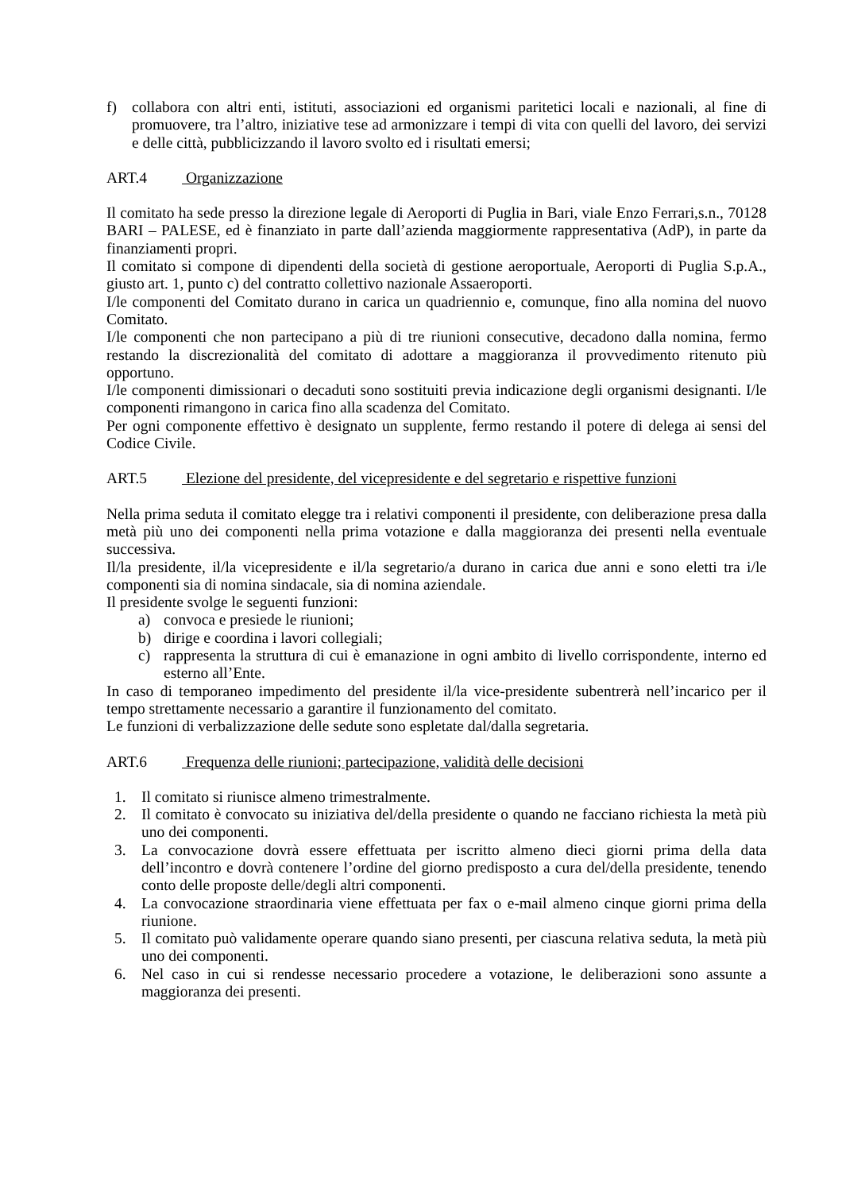f) collabora con altri enti, istituti, associazioni ed organismi paritetici locali e nazionali, al fine di promuovere, tra l’altro, iniziative tese ad armonizzare i tempi di vita con quelli del lavoro, dei servizi e delle città, pubblicizzando il lavoro svolto ed i risultati emersi;
ART.4 Organizzazione
Il comitato ha sede presso la direzione legale di Aeroporti di Puglia in Bari, viale Enzo Ferrari,s.n., 70128 BARI – PALESE, ed è finanziato in parte dall’azienda maggiormente rappresentativa (AdP), in parte da finanziamenti propri.
Il comitato si compone di dipendenti della società di gestione aeroportuale, Aeroporti di Puglia S.p.A., giusto art. 1, punto c) del contratto collettivo nazionale Assaeroporti.
I/le componenti del Comitato durano in carica un quadriennio e, comunque, fino alla nomina del nuovo Comitato.
I/le componenti che non partecipano a più di tre riunioni consecutive, decadono dalla nomina, fermo restando la discrezionalità del comitato di adottare a maggioranza il provvedimento ritenuto più opportuno.
I/le componenti dimissionari o decaduti sono sostituiti previa indicazione degli organismi designanti. I/le componenti rimangono in carica fino alla scadenza del Comitato.
Per ogni componente effettivo è designato un supplente, fermo restando il potere di delega ai sensi del Codice Civile.
ART.5 Elezione del presidente, del vicepresidente e del segretario e rispettive funzioni
Nella prima seduta il comitato elegge tra i relativi componenti il presidente, con deliberazione presa dalla metà più uno dei componenti nella prima votazione e dalla maggioranza dei presenti nella eventuale successiva.
Il/la presidente, il/la vicepresidente e il/la segretario/a durano in carica due anni e sono eletti tra i/le componenti sia di nomina sindacale, sia di nomina aziendale.
Il presidente svolge le seguenti funzioni:
a) convoca e presiede le riunioni;
b) dirige e coordina i lavori collegiali;
c) rappresenta la struttura di cui è emanazione in ogni ambito di livello corrispondente, interno ed esterno all’Ente.
In caso di temporaneo impedimento del presidente il/la vice-presidente subentrerà nell’incarico per il tempo strettamente necessario a garantire il funzionamento del comitato.
Le funzioni di verbalizzazione delle sedute sono espletate dal/dalla segretaria.
ART.6 Frequenza delle riunioni; partecipazione, validità delle decisioni
1. Il comitato si riunisce almeno trimestralmente.
2. Il comitato è convocato su iniziativa del/della presidente o quando ne facciano richiesta la metà più uno dei componenti.
3. La convocazione dovrà essere effettuata per iscritto almeno dieci giorni prima della data dell’incontro e dovrà contenere l’ordine del giorno predisposto a cura del/della presidente, tenendo conto delle proposte delle/degli altri componenti.
4. La convocazione straordinaria viene effettuata per fax o e-mail almeno cinque giorni prima della riunione.
5. Il comitato può validamente operare quando siano presenti, per ciascuna relativa seduta, la metà più uno dei componenti.
6. Nel caso in cui si rendesse necessario procedere a votazione, le deliberazioni sono assunte a maggioranza dei presenti.